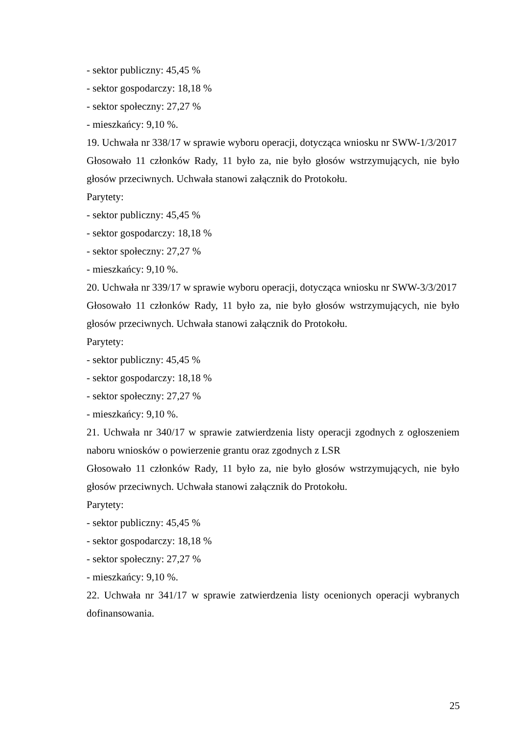- sektor publiczny: 45,45 %
- sektor gospodarczy: 18,18 %
- sektor społeczny: 27,27 %
- mieszkańcy: 9,10 %.
19. Uchwała nr 338/17 w sprawie wyboru operacji, dotycząca wniosku nr SWW-1/3/2017
Głosowało 11 członków Rady, 11 było za, nie było głosów wstrzymujących, nie było głosów przeciwnych. Uchwała stanowi załącznik do Protokołu.
Parytety:
- sektor publiczny: 45,45 %
- sektor gospodarczy: 18,18 %
- sektor społeczny: 27,27 %
- mieszkańcy: 9,10 %.
20. Uchwała nr 339/17 w sprawie wyboru operacji, dotycząca wniosku nr SWW-3/3/2017
Głosowało 11 członków Rady, 11 było za, nie było głosów wstrzymujących, nie było głosów przeciwnych. Uchwała stanowi załącznik do Protokołu.
Parytety:
- sektor publiczny: 45,45 %
- sektor gospodarczy: 18,18 %
- sektor społeczny: 27,27 %
- mieszkańcy: 9,10 %.
21. Uchwała nr 340/17 w sprawie zatwierdzenia listy operacji zgodnych z ogłoszeniem naboru wniosków o powierzenie grantu oraz zgodnych z LSR
Głosowało 11 członków Rady, 11 było za, nie było głosów wstrzymujących, nie było głosów przeciwnych. Uchwała stanowi załącznik do Protokołu.
Parytety:
- sektor publiczny: 45,45 %
- sektor gospodarczy: 18,18 %
- sektor społeczny: 27,27 %
- mieszkańcy: 9,10 %.
22. Uchwała nr 341/17 w sprawie zatwierdzenia listy ocenionych operacji wybranych dofinansowania.
25